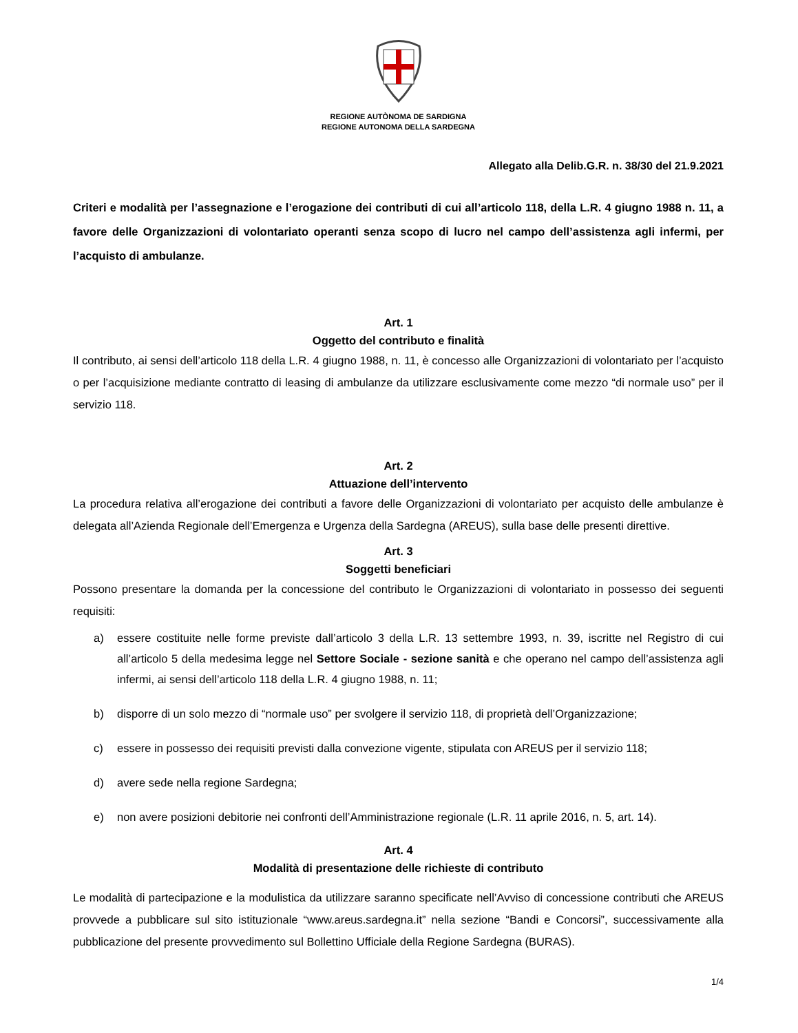REGIONE AUTÒNOMA DE SARDIGNA
REGIONE AUTONOMA DELLA SARDEGNA
Allegato alla Delib.G.R. n. 38/30 del 21.9.2021
Criteri e modalità per l’assegnazione e l’erogazione dei contributi di cui all’articolo 118, della L.R. 4 giugno 1988 n. 11, a favore delle Organizzazioni di volontariato operanti senza scopo di lucro nel campo dell’assistenza agli infermi, per l’acquisto di ambulanze.
Art. 1
Oggetto del contributo e finalità
Il contributo, ai sensi dell’articolo 118 della L.R. 4 giugno 1988, n. 11, è concesso alle Organizzazioni di volontariato per l’acquisto o per l’acquisizione mediante contratto di leasing di ambulanze da utilizzare esclusivamente come mezzo “di normale uso” per il servizio 118.
Art. 2
Attuazione dell’intervento
La procedura relativa all’erogazione dei contributi a favore delle Organizzazioni di volontariato per acquisto delle ambulanze è delegata all’Azienda Regionale dell’Emergenza e Urgenza della Sardegna (AREUS), sulla base delle presenti direttive.
Art. 3
Soggetti beneficiari
Possono presentare la domanda per la concessione del contributo le Organizzazioni di volontariato in possesso dei seguenti requisiti:
a) essere costituite nelle forme previste dall’articolo 3 della L.R. 13 settembre 1993, n. 39, iscritte nel Registro di cui all’articolo 5 della medesima legge nel Settore Sociale - sezione sanità e che operano nel campo dell’assistenza agli infermi, ai sensi dell’articolo 118 della L.R. 4 giugno 1988, n. 11;
b) disporre di un solo mezzo di “normale uso” per svolgere il servizio 118, di proprietà dell’Organizzazione;
c) essere in possesso dei requisiti previsti dalla convezione vigente, stipulata con AREUS per il servizio 118;
d) avere sede nella regione Sardegna;
e) non avere posizioni debitorie nei confronti dell’Amministrazione regionale (L.R. 11 aprile 2016, n. 5, art. 14).
Art. 4
Modalità di presentazione delle richieste di contributo
Le modalità di partecipazione e la modulistica da utilizzare saranno specificate nell’Avviso di concessione contributi che AREUS provvede a pubblicare sul sito istituzionale “www.areus.sardegna.it” nella sezione “Bandi e Concorsi”, successivamente alla pubblicazione del presente provvedimento sul Bollettino Ufficiale della Regione Sardegna (BURAS).
1/4